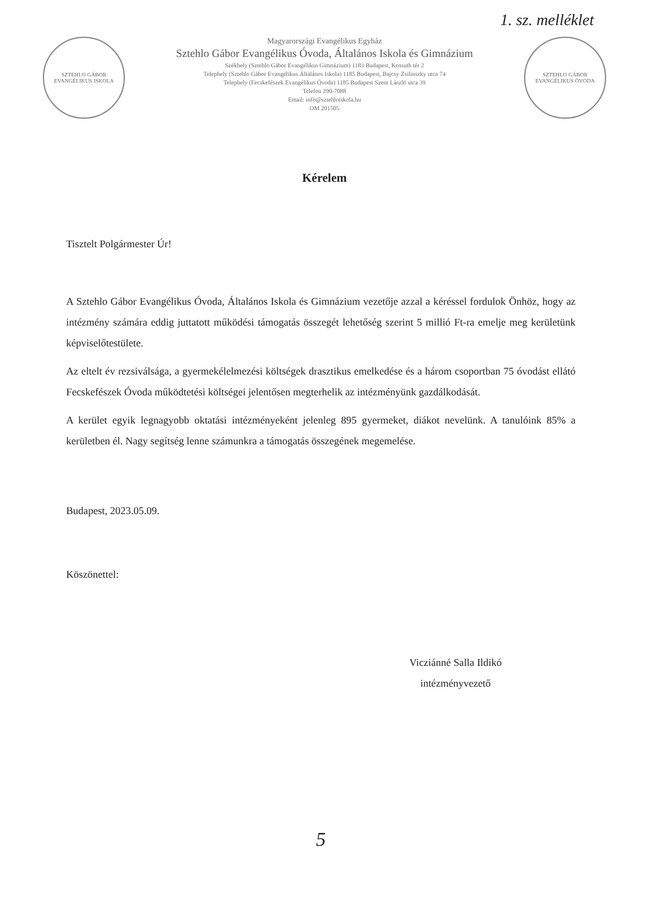1. sz. melléklet
SZTEHLO GÁBOR EVANGÉLIKUS ISKOLA
Magyarországi Evangélikus Egyház
Sztehlo Gábor Evangélikus Óvoda, Általános Iskola és Gimnázium
Székhely (Sztehlo Gábor Evangélikus Gimnázium) 1183 Budapest, Kossuth tér 2
Telephely (Sztehlo Gábor Evangélikus Általános Iskola) 1185 Budapest, Bajcsy Zsilinszky utca 74
Telephely (Fecskefészek Evangélikus Óvoda) 1185 Budapest Szent László utca 39
Telefon 290-7088
Email: info@sztehloiskola.hu
OM 201505
SZTEHLO GÁBOR EVANGÉLIKUS ÓVODA
Kérelem
Tisztelt Polgármester Úr!
A Sztehlo Gábor Evangélikus Óvoda, Általános Iskola és Gimnázium vezetője azzal a kéréssel fordulok Önhöz, hogy az intézmény számára eddig juttatott működési támogatás összegét lehetőség szerint 5 millió Ft-ra emelje meg kerületünk képviselőtestülete.
Az eltelt év rezsiválsága, a gyermekélelmezési költségek drasztikus emelkedése és a három csoportban 75 óvodást ellátó Fecskefészek Óvoda működtetési költségei jelentősen megterhelik az intézményünk gazdálkodását.
A kerület egyik legnagyobb oktatási intézményeként jelenleg 895 gyermeket, diákot nevelünk. A tanulóink 85% a kerületben él. Nagy segítség lenne számunkra a támogatás összegének megemelése.
Budapest, 2023.05.09.
Köszönettel:
Vicziánné Salla Ildikó
intézményvezető
5